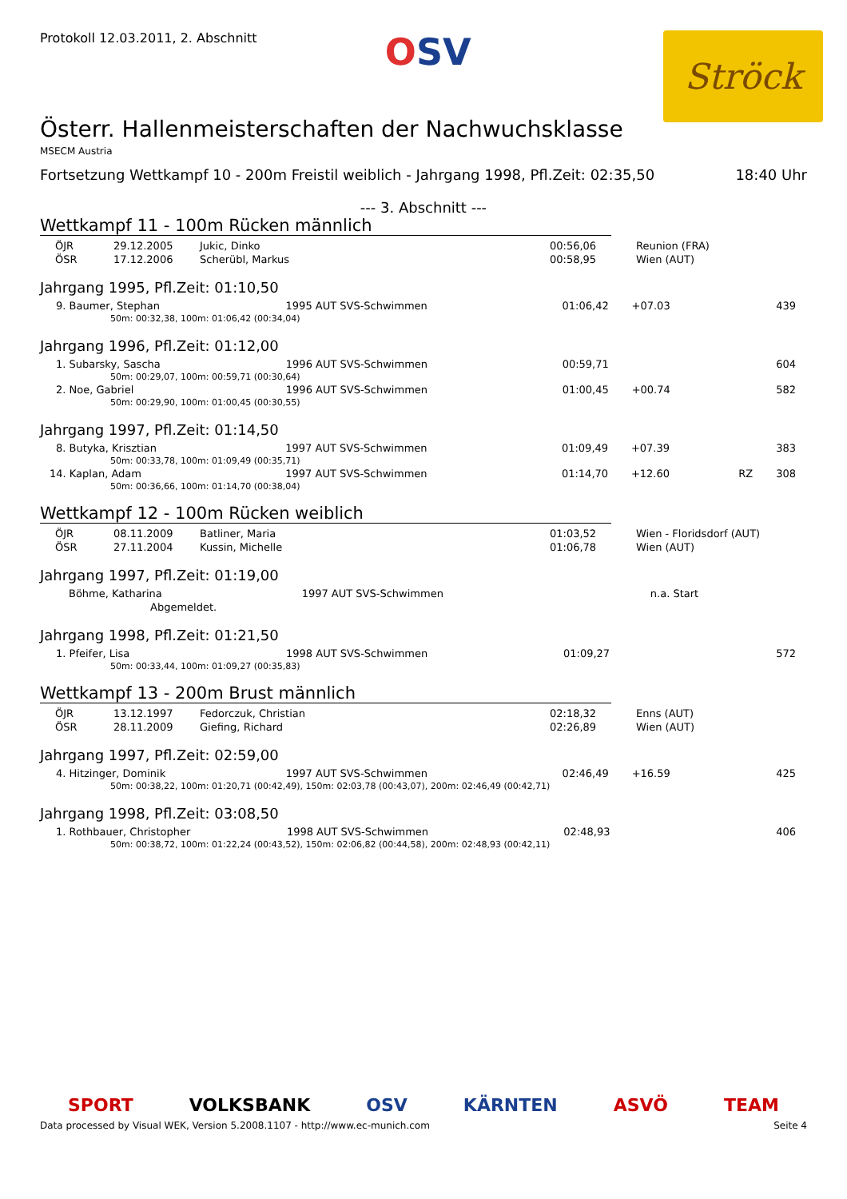Protokoll 12.03.2011, 2. Abschnitt
OSV
Ströck
Österr. Hallenmeisterschaften der Nachwuchsklasse
MSECM Austria
Fortsetzung Wettkampf 10 - 200m Freistil weiblich - Jahrgang 1998, Pfl.Zeit: 02:35,50 18:40 Uhr
--- 3. Abschnitt ---
Wettkampf 11 - 100m Rücken männlich
| ÖJR | 29.12.2005 | Jukic, Dinko | 00:56,06 | Reunion (FRA) |
| ÖSR | 17.12.2006 | Scherübl, Markus | 00:58,95 | Wien (AUT) |
Jahrgang 1995, Pfl.Zeit: 01:10,50
| 9. Baumer, Stephan | 1995 AUT SVS-Schwimmen | 01:06,42 | +07.03 | | 439 |
| 50m: 00:32,38, 100m: 01:06,42 (00:34,04) | | | | | |
Jahrgang 1996, Pfl.Zeit: 01:12,00
| 1. Subarsky, Sascha | 1996 AUT SVS-Schwimmen | 00:59,71 | | | 604 |
| 50m: 00:29,07, 100m: 00:59,71 (00:30,64) | | | | | |
| 2. Noe, Gabriel | 1996 AUT SVS-Schwimmen | 01:00,45 | +00.74 | | 582 |
| 50m: 00:29,90, 100m: 01:00,45 (00:30,55) | | | | | |
Jahrgang 1997, Pfl.Zeit: 01:14,50
| 8. Butyka, Krisztian | 1997 AUT SVS-Schwimmen | 01:09,49 | +07.39 | | 383 |
| 50m: 00:33,78, 100m: 01:09,49 (00:35,71) | | | | | |
| 14. Kaplan, Adam | 1997 AUT SVS-Schwimmen | 01:14,70 | +12.60 | RZ | 308 |
| 50m: 00:36,66, 100m: 01:14,70 (00:38,04) | | | | | |
Wettkampf 12 - 100m Rücken weiblich
| ÖJR | 08.11.2009 | Batliner, Maria | 01:03,52 | Wien - Floridsdorf (AUT) |
| ÖSR | 27.11.2004 | Kussin, Michelle | 01:06,78 | Wien (AUT) |
Jahrgang 1997, Pfl.Zeit: 01:19,00
| Böhme, Katharina | 1997 AUT SVS-Schwimmen | | n.a. Start | | |
| Abgemeldet. | | | | | |
Jahrgang 1998, Pfl.Zeit: 01:21,50
| 1. Pfeifer, Lisa | 1998 AUT SVS-Schwimmen | 01:09,27 | | | 572 |
| 50m: 00:33,44, 100m: 01:09,27 (00:35,83) | | | | | |
Wettkampf 13 - 200m Brust männlich
| ÖJR | 13.12.1997 | Fedorczuk, Christian | 02:18,32 | Enns (AUT) |
| ÖSR | 28.11.2009 | Giefing, Richard | 02:26,89 | Wien (AUT) |
Jahrgang 1997, Pfl.Zeit: 02:59,00
| 4. Hitzinger, Dominik | 1997 AUT SVS-Schwimmen | 02:46,49 | +16.59 | | 425 |
| 50m: 00:38,22, 100m: 01:20,71 (00:42,49), 150m: 02:03,78 (00:43,07), 200m: 02:46,49 (00:42,71) | | | | | |
Jahrgang 1998, Pfl.Zeit: 03:08,50
| 1. Rothbauer, Christopher | 1998 AUT SVS-Schwimmen | 02:48,93 | | | 406 |
| 50m: 00:38,72, 100m: 01:22,24 (00:43,52), 150m: 02:06,82 (00:44,58), 200m: 02:48,93 (00:42,11) | | | | | |
SPORT VOLKSBANK OSV KÄRNTEN ASVÖ TEAM
Data processed by Visual WEK, Version 5.2008.1107 - http://www.ec-munich.com Seite 4